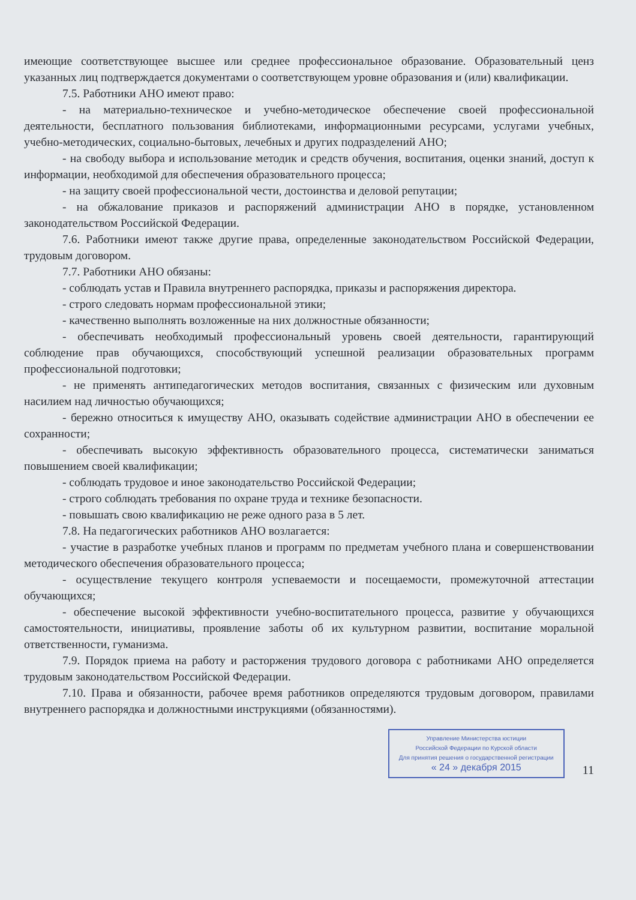имеющие соответствующее высшее или среднее профессиональное образование. Образовательный ценз указанных лиц подтверждается документами о соответствующем уровне образования и (или) квалификации.
7.5. Работники АНО имеют право:
- на материально-техническое и учебно-методическое обеспечение своей профессиональной деятельности, бесплатного пользования библиотеками, информационными ресурсами, услугами учебных, учебно-методических, социально-бытовых, лечебных и других подразделений АНО;
- на свободу выбора и использование методик и средств обучения, воспитания, оценки знаний, доступ к информации, необходимой для обеспечения образовательного процесса;
- на защиту своей профессиональной чести, достоинства и деловой репутации;
- на обжалование приказов и распоряжений администрации АНО в порядке, установленном законодательством Российской Федерации.
7.6. Работники имеют также другие права, определенные законодательством Российской Федерации, трудовым договором.
7.7. Работники АНО обязаны:
- соблюдать устав и Правила внутреннего распорядка, приказы и распоряжения директора.
- строго следовать нормам профессиональной этики;
- качественно выполнять возложенные на них должностные обязанности;
- обеспечивать необходимый профессиональный уровень своей деятельности, гарантирующий соблюдение прав обучающихся, способствующий успешной реализации образовательных программ профессиональной подготовки;
- не применять антипедагогических методов воспитания, связанных с физическим или духовным насилием над личностью обучающихся;
- бережно относиться к имуществу АНО, оказывать содействие администрации АНО в обеспечении ее сохранности;
- обеспечивать высокую эффективность образовательного процесса, систематически заниматься повышением своей квалификации;
- соблюдать трудовое и иное законодательство Российской Федерации;
- строго соблюдать требования по охране труда и технике безопасности.
- повышать свою квалификацию не реже одного раза в 5 лет.
7.8. На педагогических работников АНО возлагается:
- участие в разработке учебных планов и программ по предметам учебного плана и совершенствовании методического обеспечения образовательного процесса;
- осуществление текущего контроля успеваемости и посещаемости, промежуточной аттестации обучающихся;
- обеспечение высокой эффективности учебно-воспитательного процесса, развитие у обучающихся самостоятельности, инициативы, проявление заботы об их культурном развитии, воспитание моральной ответственности, гуманизма.
7.9. Порядок приема на работу и расторжения трудового договора с работниками АНО определяется трудовым законодательством Российской Федерации.
7.10. Права и обязанности, рабочее время работников определяются трудовым договором, правилами внутреннего распорядка и должностными инструкциями (обязанностями).
Управление Министерства юстиции
Российской Федерации по Курской области
Для принятия решения о государственной регистрации
« 24 » декабря 2015
11